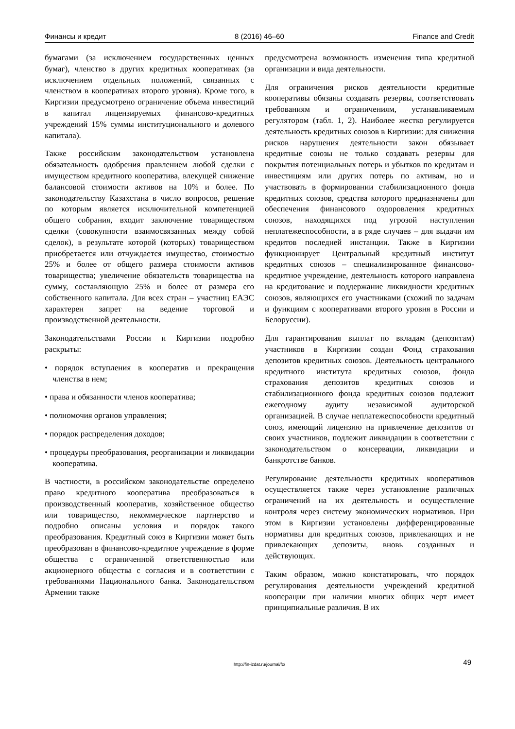Финансы и кредит 8 (2016) 46–60 Finance and Credit
бумагами (за исключением государственных ценных бумаг), членство в других кредитных кооперативах (за исключением отдельных положений, связанных с членством в кооперативах второго уровня). Кроме того, в Киргизии предусмотрено ограничение объема инвестиций в капитал лицензируемых финансово-кредитных учреждений 15% суммы институционального и долевого капитала).
Также российским законодательством установлена обязательность одобрения правлением любой сделки с имуществом кредитного кооператива, влекущей снижение балансовой стоимости активов на 10% и более. По законодательству Казахстана в число вопросов, решение по которым является исключительной компетенцией общего собрания, входит заключение товариществом сделки (совокупности взаимосвязанных между собой сделок), в результате которой (которых) товариществом приобретается или отчуждается имущество, стоимостью 25% и более от общего размера стоимости активов товарищества; увеличение обязательств товарищества на сумму, составляющую 25% и более от размера его собственного капитала. Для всех стран – участниц ЕАЭС характерен запрет на ведение торговой и производственной деятельности.
Законодательствами России и Киргизии подробно раскрыты:
• порядок вступления в кооператив и прекращения членства в нем;
• права и обязанности членов кооператива;
• полномочия органов управления;
• порядок распределения доходов;
• процедуры преобразования, реорганизации и ликвидации кооператива.
В частности, в российском законодательстве определено право кредитного кооператива преобразоваться в производственный кооператив, хозяйственное общество или товарищество, некоммерческое партнерство и подробно описаны условия и порядок такого преобразования. Кредитный союз в Киргизии может быть преобразован в финансово-кредитное учреждение в форме общества с ограниченной ответственностью или акционерного общества с согласия и в соответствии с требованиями Национального банка. Законодательством Армении также
предусмотрена возможность изменения типа кредитной организации и вида деятельности.
Для ограничения рисков деятельности кредитные кооперативы обязаны создавать резервы, соответствовать требованиям и ограничениям, устанавливаемым регулятором (табл. 1, 2). Наиболее жестко регулируется деятельность кредитных союзов в Киргизии: для снижения рисков нарушения деятельности закон обязывает кредитные союзы не только создавать резервы для покрытия потенциальных потерь и убытков по кредитам и инвестициям или других потерь по активам, но и участвовать в формировании стабилизационного фонда кредитных союзов, средства которого предназначены для обеспечения финансового оздоровления кредитных союзов, находящихся под угрозой наступления неплатежеспособности, а в ряде случаев – для выдачи им кредитов последней инстанции. Также в Киргизии функционирует Центральный кредитный институт кредитных союзов – специализированное финансово-кредитное учреждение, деятельность которого направлена на кредитование и поддержание ликвидности кредитных союзов, являющихся его участниками (схожий по задачам и функциям с кооперативами второго уровня в России и Белоруссии).
Для гарантирования выплат по вкладам (депозитам) участников в Киргизии создан Фонд страхования депозитов кредитных союзов. Деятельность центрального кредитного института кредитных союзов, фонда страхования депозитов кредитных союзов и стабилизационного фонда кредитных союзов подлежит ежегодному аудиту независимой аудиторской организацией. В случае неплатежеспособности кредитный союз, имеющий лицензию на привлечение депозитов от своих участников, подлежит ликвидации в соответствии с законодательством о консервации, ликвидации и банкротстве банков.
Регулирование деятельности кредитных кооперативов осуществляется также через установление различных ограничений на их деятельность и осуществление контроля через систему экономических нормативов. При этом в Киргизии установлены дифференцированные нормативы для кредитных союзов, привлекающих и не привлекающих депозиты, вновь созданных и действующих.
Таким образом, можно констатировать, что порядок регулирования деятельности учреждений кредитной кооперации при наличии многих общих черт имеет принципиальные различия. В их
http://fin-izdat.ru/journal/fc/
49